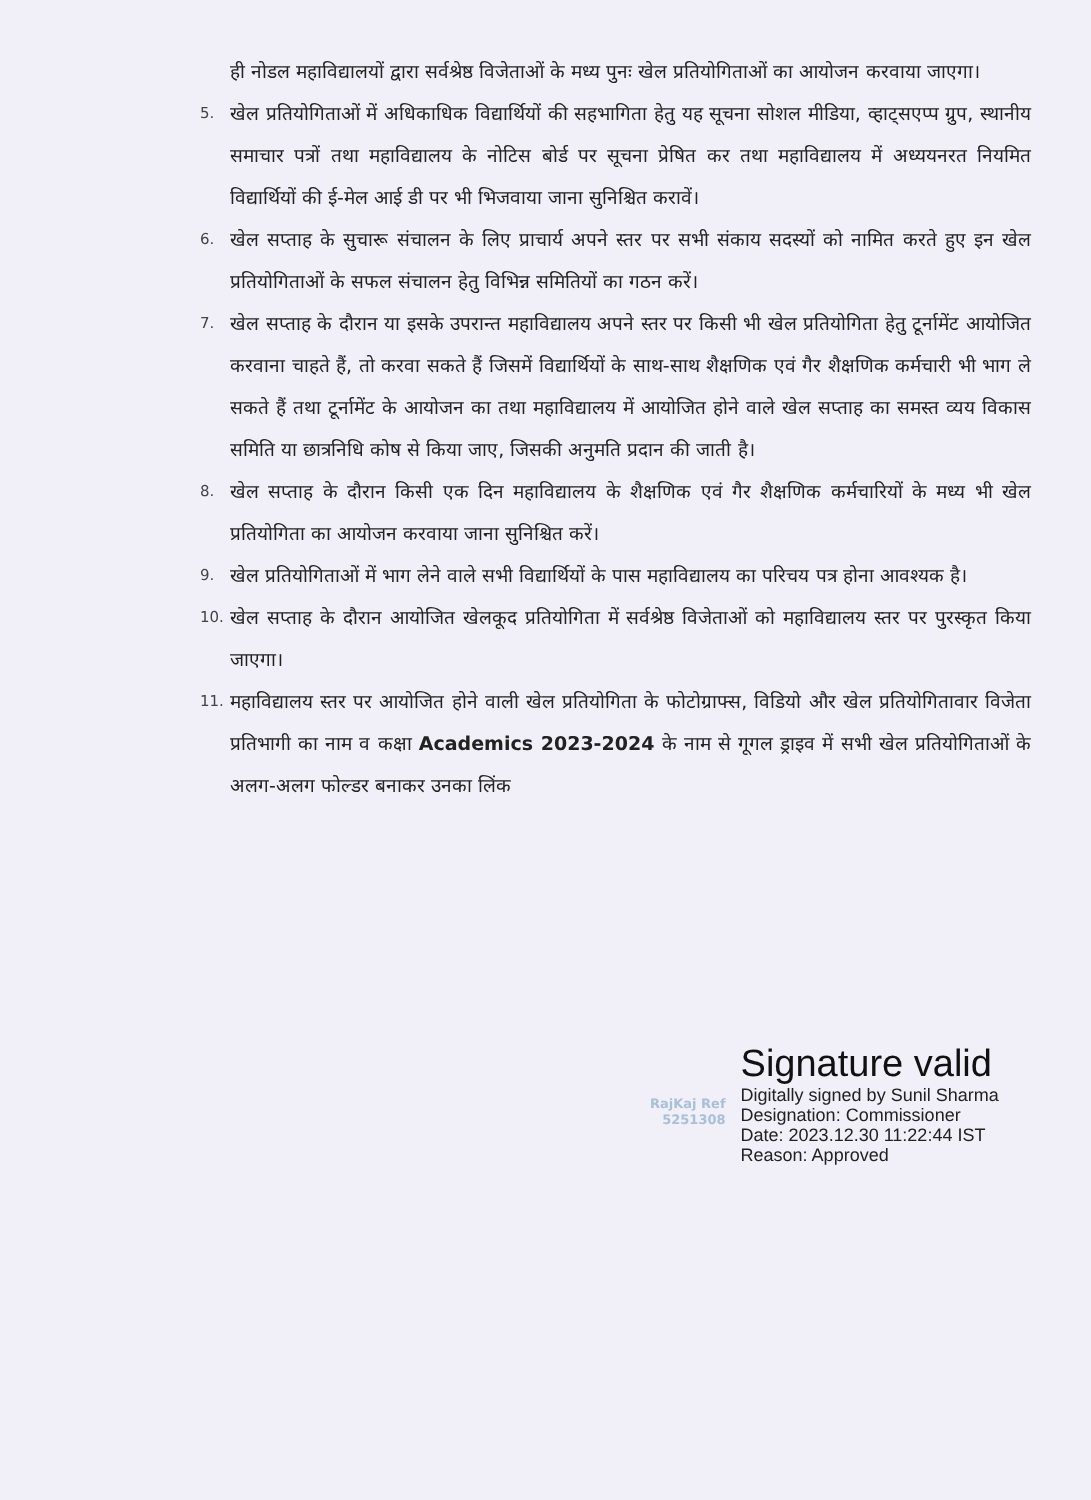ही नोडल महाविद्यालयों द्वारा सर्वश्रेष्ठ विजेताओं के मध्य पुनः खेल प्रतियोगिताओं का आयोजन करवाया जाएगा।
5.
खेल प्रतियोगिताओं में अधिकाधिक विद्यार्थियों की सहभागिता हेतु यह सूचना सोशल मीडिया, व्हाट्सएप्प ग्रुप, स्थानीय समाचार पत्रों तथा महाविद्यालय के नोटिस बोर्ड पर सूचना प्रेषित कर तथा महाविद्यालय में अध्ययनरत नियमित विद्यार्थियों की ई-मेल आई डी पर भी भिजवाया जाना सुनिश्चित करावें।
6.
खेल सप्ताह के सुचारू संचालन के लिए प्राचार्य अपने स्तर पर सभी संकाय सदस्यों को नामित करते हुए इन खेल प्रतियोगिताओं के सफल संचालन हेतु विभिन्न समितियों का गठन करें।
7.
खेल सप्ताह के दौरान या इसके उपरान्त महाविद्यालय अपने स्तर पर किसी भी खेल प्रतियोगिता हेतु टूर्नामेंट आयोजित करवाना चाहते हैं, तो करवा सकते हैं जिसमें विद्यार्थियों के साथ-साथ शैक्षणिक एवं गैर शैक्षणिक कर्मचारी भी भाग ले सकते हैं तथा टूर्नामेंट के आयोजन का तथा महाविद्यालय में आयोजित होने वाले खेल सप्ताह का समस्त व्यय विकास समिति या छात्रनिधि कोष से किया जाए, जिसकी अनुमति प्रदान की जाती है।
8.
खेल सप्ताह के दौरान किसी एक दिन महाविद्यालय के शैक्षणिक एवं गैर शैक्षणिक कर्मचारियों के मध्य भी खेल प्रतियोगिता का आयोजन करवाया जाना सुनिश्चित करें।
9.
खेल प्रतियोगिताओं में भाग लेने वाले सभी विद्यार्थियों के पास महाविद्यालय का परिचय पत्र होना आवश्यक है।
10.
खेल सप्ताह के दौरान आयोजित खेलकूद प्रतियोगिता में सर्वश्रेष्ठ विजेताओं को महाविद्यालय स्तर पर पुरस्कृत किया जाएगा।
11.
महाविद्यालय स्तर पर आयोजित होने वाली खेल प्रतियोगिता के फोटोग्राफ्स, विडियो और खेल प्रतियोगितावार विजेता प्रतिभागी का नाम व कक्षा Academics 2023-2024 के नाम से गूगल ड्राइव में सभी खेल प्रतियोगिताओं के अलग-अलग फोल्डर बनाकर उनका लिंक
RajKaj Ref
5251308
Signature valid
Digitally signed by Sunil Sharma
Designation: Commissioner
Date: 2023.12.30 11:22:44 IST
Reason: Approved